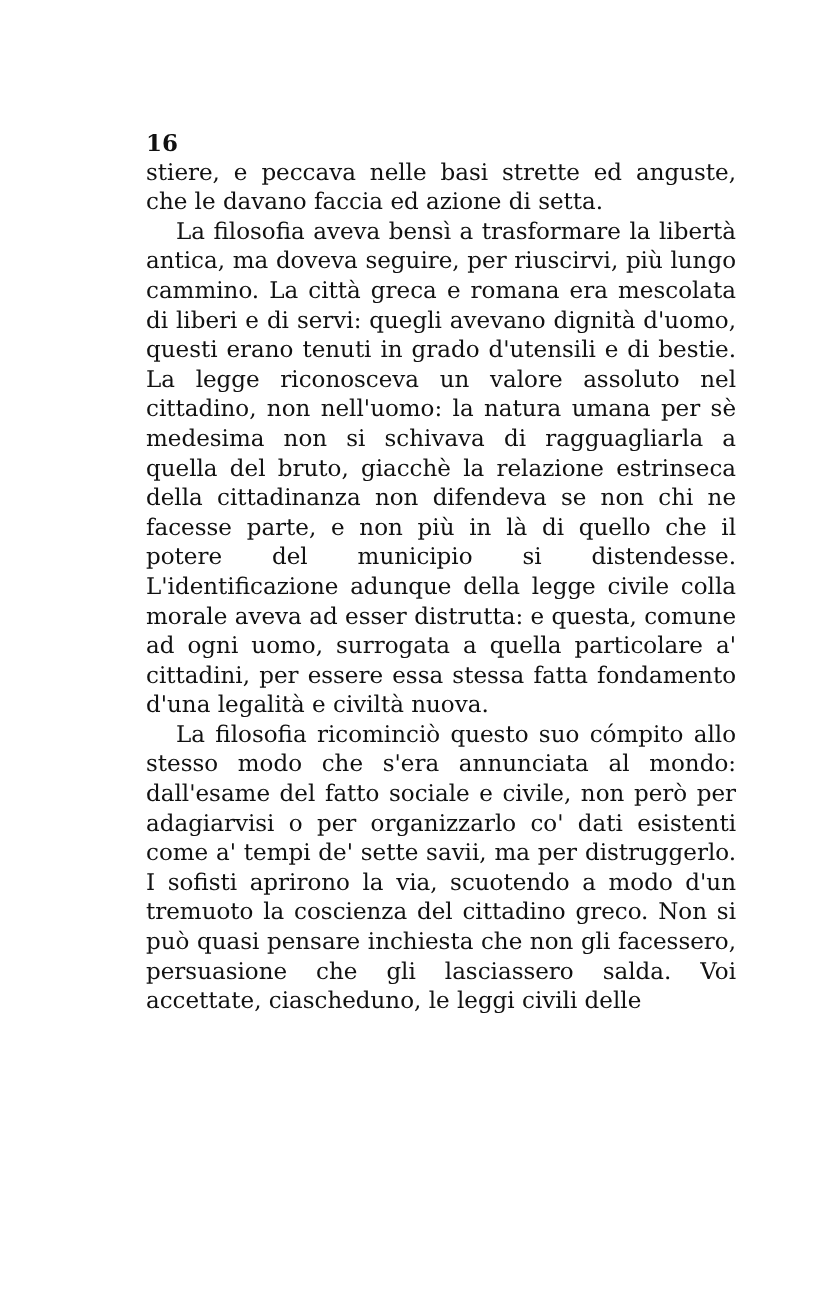16
stiere, e peccava nelle basi strette ed anguste, che le davano faccia ed azione di setta.
La filosofia aveva bensì a trasformare la libertà antica, ma doveva seguire, per riuscirvi, più lungo cammino. La città greca e romana era mescolata di liberi e di servi: quegli avevano dignità d'uomo, questi erano tenuti in grado d'utensili e di bestie. La legge riconosceva un valore assoluto nel cittadino, non nell'uomo: la natura umana per sè medesima non si schivava di ragguagliarla a quella del bruto, giacchè la relazione estrinseca della cittadinanza non difendeva se non chi ne facesse parte, e non più in là di quello che il potere del municipio si distendesse. L'identificazione adunque della legge civile colla morale aveva ad esser distrutta: e questa, comune ad ogni uomo, surrogata a quella particolare a' cittadini, per essere essa stessa fatta fondamento d'una legalità e civiltà nuova.
La filosofia ricominciò questo suo cómpito allo stesso modo che s'era annunciata al mondo: dall'esame del fatto sociale e civile, non però per adagiarvisi o per organizzarlo co' dati esistenti come a' tempi de' sette savii, ma per distruggerlo. I sofisti aprirono la via, scuotendo a modo d'un tremuoto la coscienza del cittadino greco. Non si può quasi pensare inchiesta che non gli facessero, persuasione che gli lasciassero salda. Voi accettate, ciascheduno, le leggi civili delle